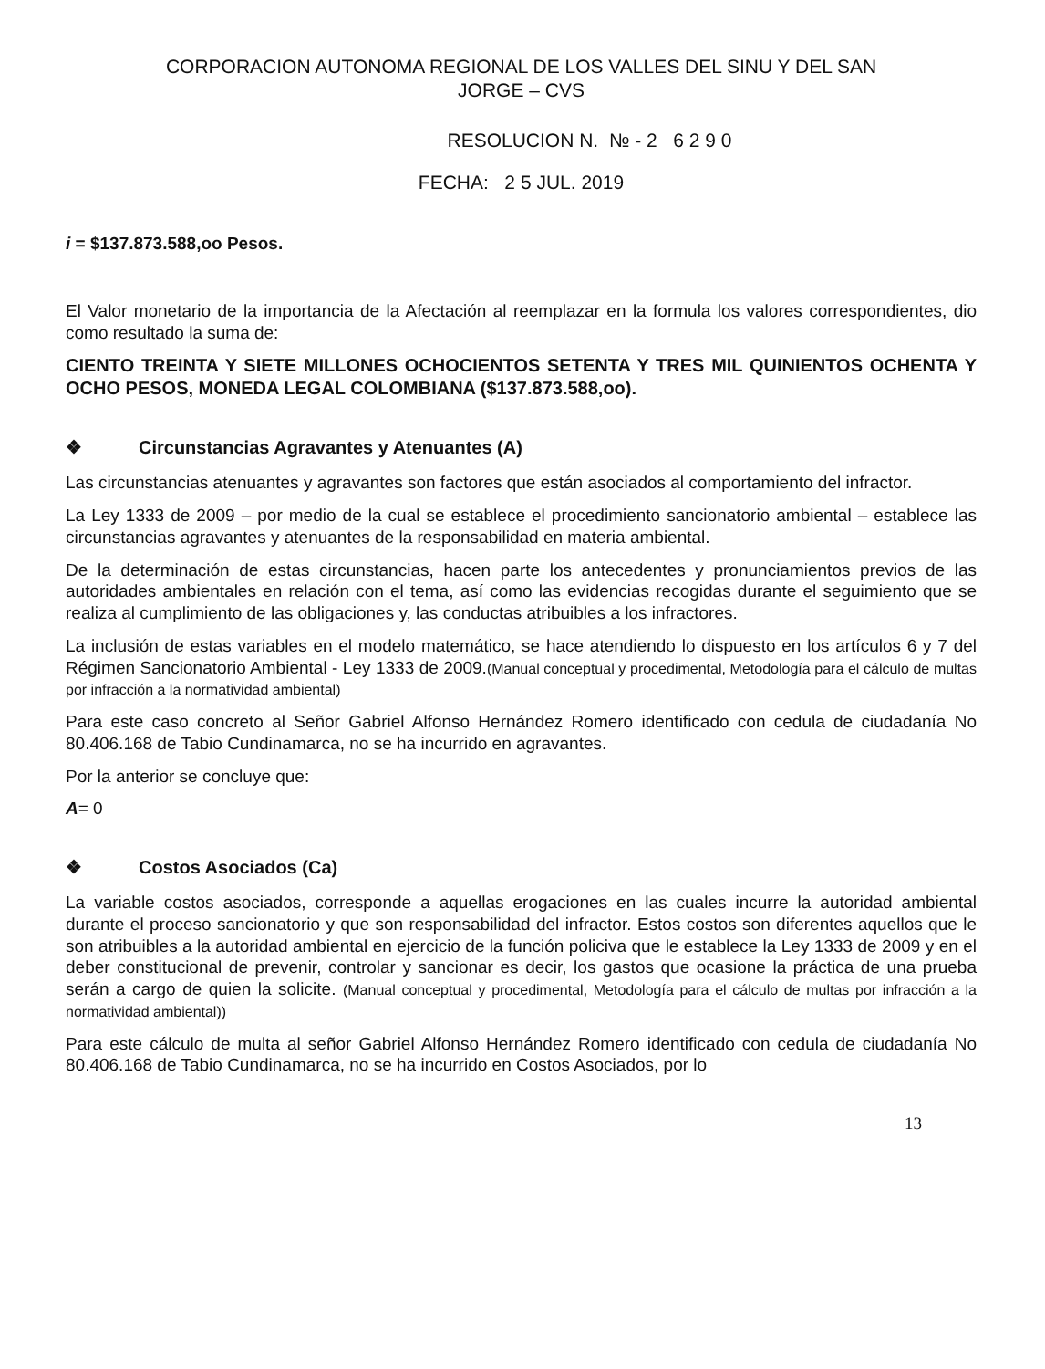CORPORACION AUTONOMA REGIONAL DE LOS VALLES DEL SINU Y DEL SAN
JORGE – CVS
RESOLUCION N. № - 2 6 2 9 0
FECHA: 2 5 JUL. 2019
i = $137.873.588,oo Pesos.
El Valor monetario de la importancia de la Afectación al reemplazar en la formula los valores correspondientes, dio como resultado la suma de:
CIENTO TREINTA Y SIETE MILLONES OCHOCIENTOS SETENTA Y TRES MIL QUINIENTOS OCHENTA Y OCHO PESOS, MONEDA LEGAL COLOMBIANA ($137.873.588,oo).
❖ Circunstancias Agravantes y Atenuantes (A)
Las circunstancias atenuantes y agravantes son factores que están asociados al comportamiento del infractor.
La Ley 1333 de 2009 – por medio de la cual se establece el procedimiento sancionatorio ambiental – establece las circunstancias agravantes y atenuantes de la responsabilidad en materia ambiental.
De la determinación de estas circunstancias, hacen parte los antecedentes y pronunciamientos previos de las autoridades ambientales en relación con el tema, así como las evidencias recogidas durante el seguimiento que se realiza al cumplimiento de las obligaciones y, las conductas atribuibles a los infractores.
La inclusión de estas variables en el modelo matemático, se hace atendiendo lo dispuesto en los artículos 6 y 7 del Régimen Sancionatorio Ambiental - Ley 1333 de 2009.(Manual conceptual y procedimental, Metodología para el cálculo de multas por infracción a la normatividad ambiental)
Para este caso concreto al Señor Gabriel Alfonso Hernández Romero identificado con cedula de ciudadanía No 80.406.168 de Tabio Cundinamarca, no se ha incurrido en agravantes.
Por la anterior se concluye que:
A= 0
❖ Costos Asociados (Ca)
La variable costos asociados, corresponde a aquellas erogaciones en las cuales incurre la autoridad ambiental durante el proceso sancionatorio y que son responsabilidad del infractor. Estos costos son diferentes aquellos que le son atribuibles a la autoridad ambiental en ejercicio de la función policiva que le establece la Ley 1333 de 2009 y en el deber constitucional de prevenir, controlar y sancionar es decir, los gastos que ocasione la práctica de una prueba serán a cargo de quien la solicite. (Manual conceptual y procedimental, Metodología para el cálculo de multas por infracción a la normatividad ambiental))
Para este cálculo de multa al señor Gabriel Alfonso Hernández Romero identificado con cedula de ciudadanía No 80.406.168 de Tabio Cundinamarca, no se ha incurrido en Costos Asociados, por lo
13